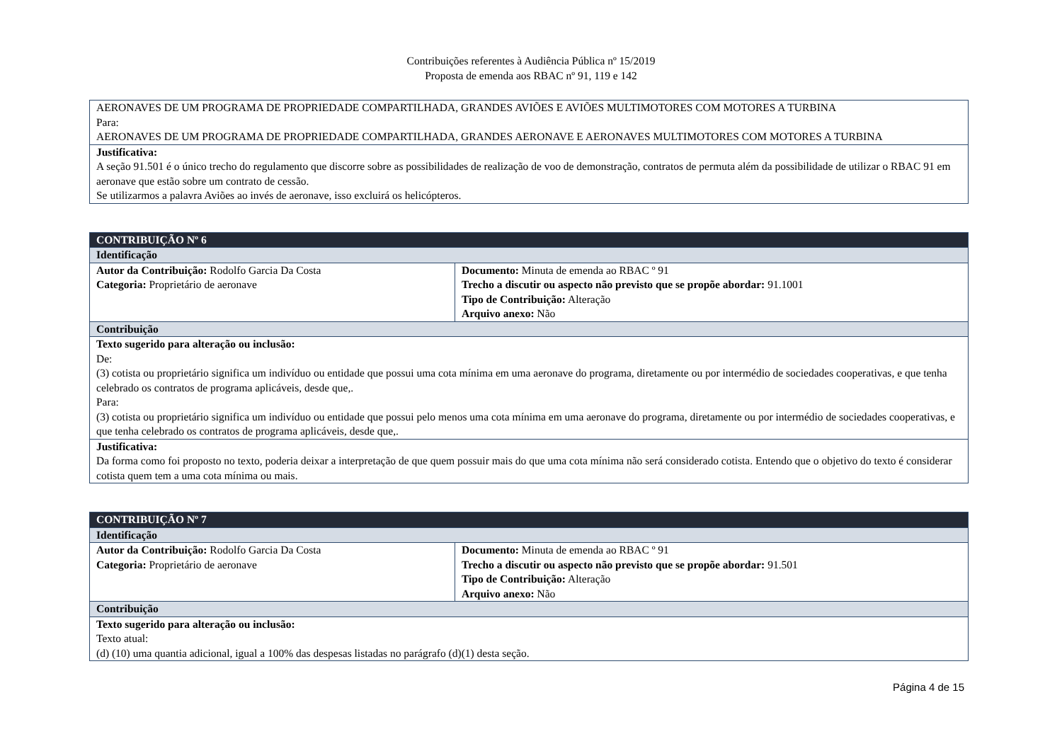Contribuições referentes à Audiência Pública nº 15/2019
Proposta de emenda aos RBAC nº 91, 119 e 142
| AERONAVES DE UM PROGRAMA DE PROPRIEDADE COMPARTILHADA, GRANDES AVIÕES E AVIÕES MULTIMOTORES COM MOTORES A TURBINA Para: AERONAVES DE UM PROGRAMA DE PROPRIEDADE COMPARTILHADA, GRANDES AERONAVE E AERONAVES MULTIMOTORES COM MOTORES A TURBINA |
| Justificativa: A seção 91.501 é o único trecho do regulamento que discorre sobre as possibilidades de realização de voo de demonstração, contratos de permuta além da possibilidade de utilizar o RBAC 91 em aeronave que estão sobre um contrato de cessão. Se utilizarmos a palavra Aviões ao invés de aeronave, isso excluirá os helicópteros. |
| CONTRIBUIÇÃO Nº 6 | |
| Identificação | |
| Autor da Contribuição: Rodolfo Garcia Da Costa Categoria: Proprietário de aeronave | Documento: Minuta de emenda ao RBAC º 91 Trecho a discutir ou aspecto não previsto que se propõe abordar: 91.1001 Tipo de Contribuição: Alteração Arquivo anexo: Não |
| Contribuição | |
| Texto sugerido para alteração ou inclusão: De: (3) cotista ou proprietário significa um indivíduo ou entidade que possui uma cota mínima em uma aeronave do programa, diretamente ou por intermédio de sociedades cooperativas, e que tenha celebrado os contratos de programa aplicáveis, desde que,. Para: (3) cotista ou proprietário significa um indivíduo ou entidade que possui pelo menos uma cota mínima em uma aeronave do programa, diretamente ou por intermédio de sociedades cooperativas, e que tenha celebrado os contratos de programa aplicáveis, desde que,. | |
| Justificativa: Da forma como foi proposto no texto, poderia deixar a interpretação de que quem possuir mais do que uma cota mínima não será considerado cotista. Entendo que o objetivo do texto é considerar cotista quem tem a uma cota mínima ou mais. | |
| CONTRIBUIÇÃO Nº 7 | |
| Identificação | |
| Autor da Contribuição: Rodolfo Garcia Da Costa Categoria: Proprietário de aeronave | Documento: Minuta de emenda ao RBAC º 91 Trecho a discutir ou aspecto não previsto que se propõe abordar: 91.501 Tipo de Contribuição: Alteração Arquivo anexo: Não |
| Contribuição | |
| Texto sugerido para alteração ou inclusão: Texto atual: (d) (10) uma quantia adicional, igual a 100% das despesas listadas no parágrafo (d)(1) desta seção. | |
Página 4 de 15